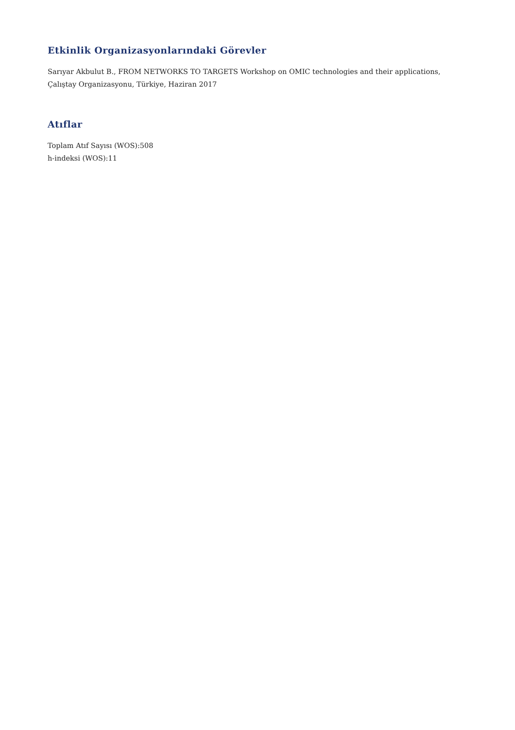Etkinlik Organizasyonlarındaki Görevler
Sarıyar Akbulut B., FROM NETWORKS TO TARGETS Workshop on OMIC technologies and their applications, Çalıştay Organizasyonu, Türkiye, Haziran 2017
Atıflar
Toplam Atıf Sayısı (WOS):508
h-indeksi (WOS):11